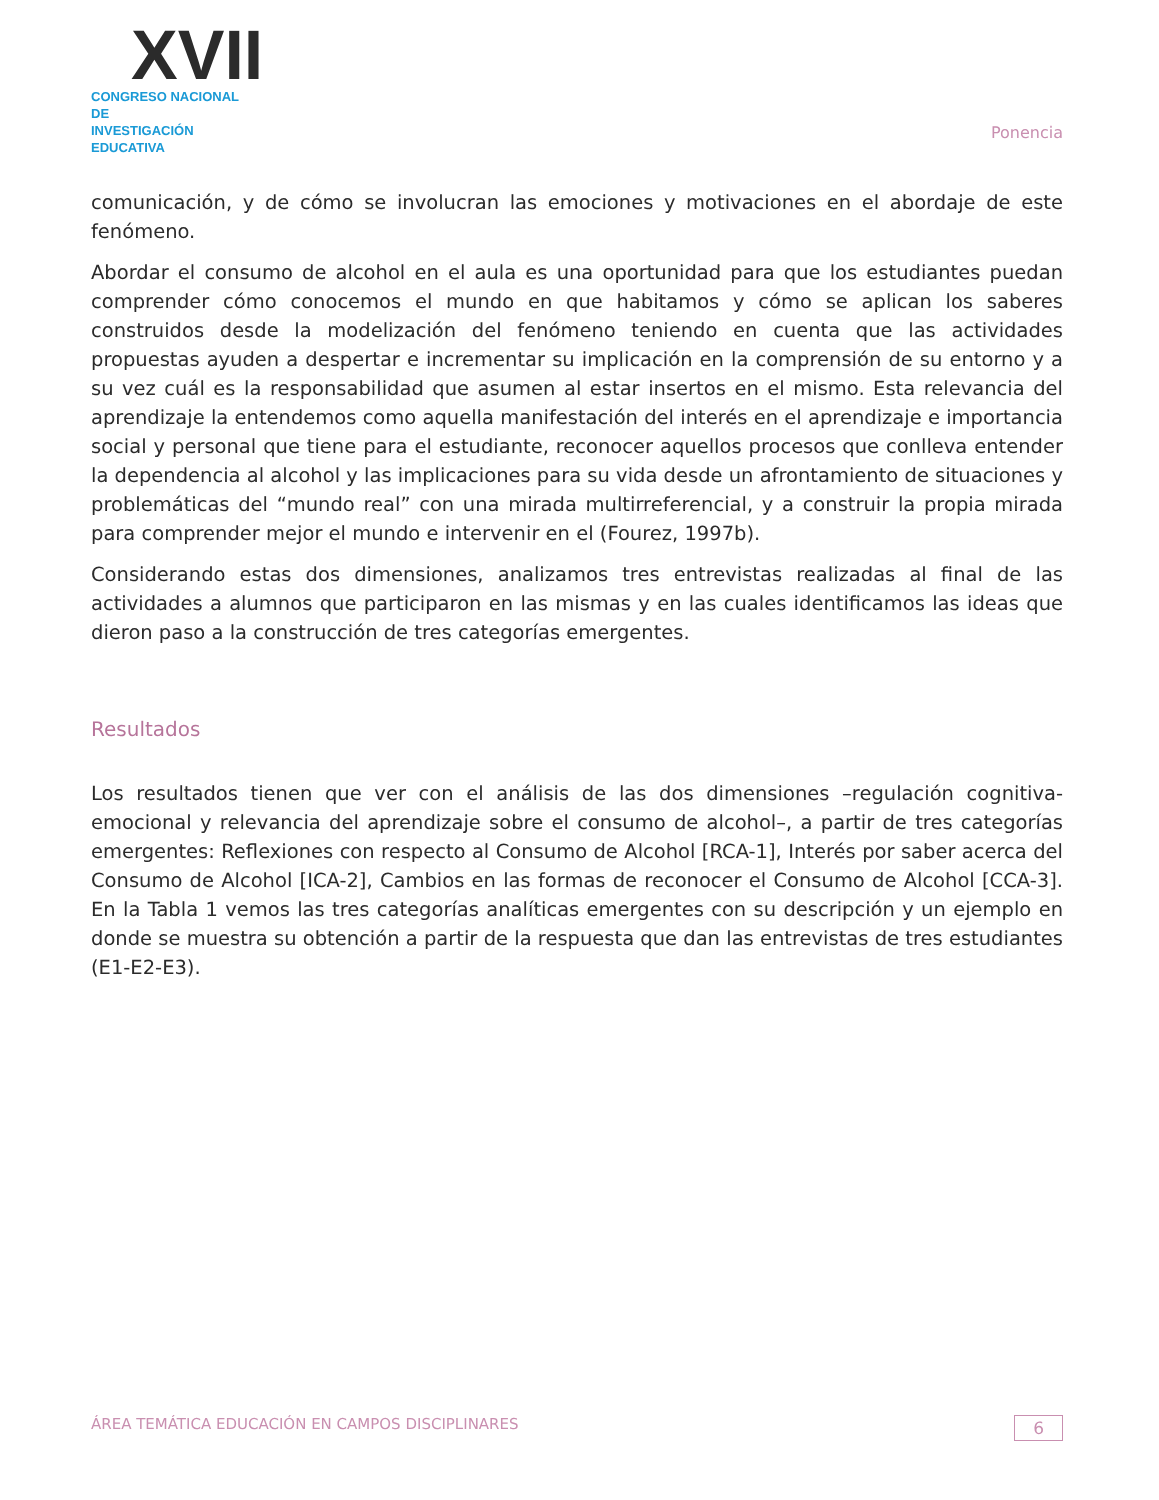XVII
CONGRESO NACIONAL DE
INVESTIGACIÓN EDUCATIVA
Ponencia
comunicación, y de cómo se involucran las emociones y motivaciones en el abordaje de este fenómeno.
Abordar el consumo de alcohol en el aula es una oportunidad para que los estudiantes puedan comprender cómo conocemos el mundo en que habitamos y cómo se aplican los saberes construidos desde la modelización del fenómeno teniendo en cuenta que las actividades propuestas ayuden a despertar e incrementar su implicación en la comprensión de su entorno y a su vez cuál es la responsabilidad que asumen al estar insertos en el mismo. Esta relevancia del aprendizaje la entendemos como aquella manifestación del interés en el aprendizaje e importancia social y personal que tiene para el estudiante, reconocer aquellos procesos que conlleva entender la dependencia al alcohol y las implicaciones para su vida desde un afrontamiento de situaciones y problemáticas del “mundo real” con una mirada multirreferencial, y a construir la propia mirada para comprender mejor el mundo e intervenir en el (Fourez, 1997b).
Considerando estas dos dimensiones, analizamos tres entrevistas realizadas al final de las actividades a alumnos que participaron en las mismas y en las cuales identificamos las ideas que dieron paso a la construcción de tres categorías emergentes.
Resultados
Los resultados tienen que ver con el análisis de las dos dimensiones –regulación cognitiva-emocional y relevancia del aprendizaje sobre el consumo de alcohol–, a partir de tres categorías emergentes: Reflexiones con respecto al Consumo de Alcohol [RCA-1], Interés por saber acerca del Consumo de Alcohol [ICA-2], Cambios en las formas de reconocer el Consumo de Alcohol [CCA-3]. En la Tabla 1 vemos las tres categorías analíticas emergentes con su descripción y un ejemplo en donde se muestra su obtención a partir de la respuesta que dan las entrevistas de tres estudiantes (E1-E2-E3).
ÁREA TEMÁTICA EDUCACIÓN EN CAMPOS DISCIPLINARES 6